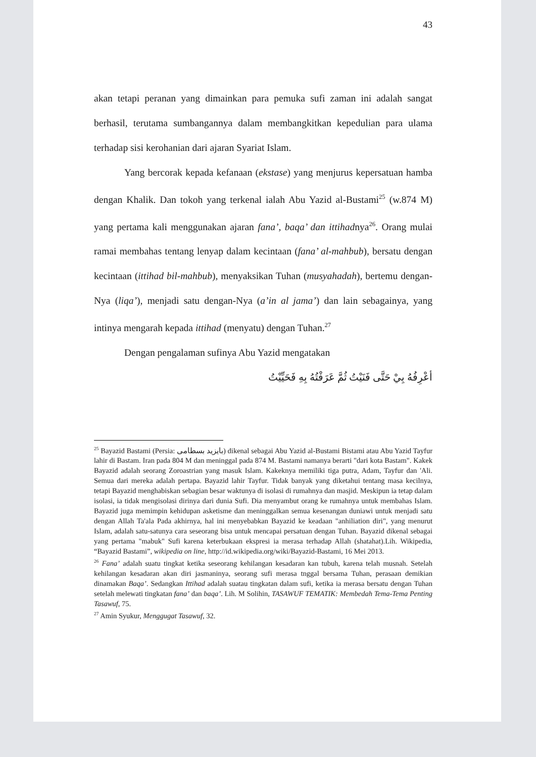43
akan tetapi peranan yang dimainkan para pemuka sufi zaman ini adalah sangat berhasil, terutama sumbangannya dalam membangkitkan kepedulian para ulama terhadap sisi kerohanian dari ajaran Syariat Islam.
Yang bercorak kepada kefanaan (ekstase) yang menjurus kepersatuan hamba dengan Khalik. Dan tokoh yang terkenal ialah Abu Yazid al-Bustami<sup>25</sup> (w.874 M) yang pertama kali menggunakan ajaran fana’, baqa’ dan ittihadnya<sup>26</sup>. Orang mulai ramai membahas tentang lenyap dalam kecintaan (fana’ al-mahbub), bersatu dengan kecintaan (ittihad bil-mahbub), menyaksikan Tuhan (musyahadah), bertemu dengan-Nya (liqa’), menjadi satu dengan-Nya (a’in al jama’) dan lain sebagainya, yang intinya mengarah kepada ittihad (menyatu) dengan Tuhan.<sup>27</sup>
Dengan pengalaman sufinya Abu Yazid mengatakan
أعْرِفُهُ بِيْ حَتَّى فَنَيْتُ ثُمَّ عَرَفْتُهُ بِهِ فَحَيِّيْتُ
<sup>25</sup> Bayazid Bastami (Persia: بايزيد بسطامی) dikenal sebagai Abu Yazid al-Bustami Bistami atau Abu Yazid Tayfur lahir di Bastam. Iran pada 804 M dan meninggal pada 874 M. Bastami namanya berarti "dari kota Bastam". Kakek Bayazid adalah seorang Zoroastrian yang masuk Islam. Kakeknya memiliki tiga putra, Adam, Tayfur dan 'Ali. Semua dari mereka adalah pertapa. Bayazid lahir Tayfur. Tidak banyak yang diketahui tentang masa kecilnya, tetapi Bayazid menghabiskan sebagian besar waktunya di isolasi di rumahnya dan masjid. Meskipun ia tetap dalam isolasi, ia tidak mengisolasi dirinya dari dunia Sufi. Dia menyambut orang ke rumahnya untuk membahas Islam. Bayazid juga memimpin kehidupan asketisme dan meninggalkan semua kesenangan duniawi untuk menjadi satu dengan Allah Ta'ala Pada akhirnya, hal ini menyebabkan Bayazid ke keadaan "anhiliation diri", yang menurut Islam, adalah satu-satunya cara seseorang bisa untuk mencapai persatuan dengan Tuhan. Bayazid dikenal sebagai yang pertama "mabuk" Sufi karena keterbukaan ekspresi ia merasa terhadap Allah (shatahat).Lih. Wikipedia, “Bayazid Bastami”, wikipedia on line, http://id.wikipedia.org/wiki/Bayazid-Bastami, 16 Mei 2013.
<sup>26</sup> Fana’ adalah suatu tingkat ketika seseorang kehilangan kesadaran kan tubuh, karena telah musnah. Setelah kehilangan kesadaran akan diri jasmaninya, seorang sufi merasa tnggal bersama Tuhan, perasaan demikian dinamakan Baqa’. Sedangkan Ittihad adalah suatau tingkatan dalam sufi, ketika ia merasa bersatu dengan Tuhan setelah melewati tingkatan fana’ dan baqa’. Lih. M Solihin, TASAWUF TEMATIK: Membedah Tema-Tema Penting Tasawuf, 75.
<sup>27</sup> Amin Syukur, Menggugat Tasawuf, 32.